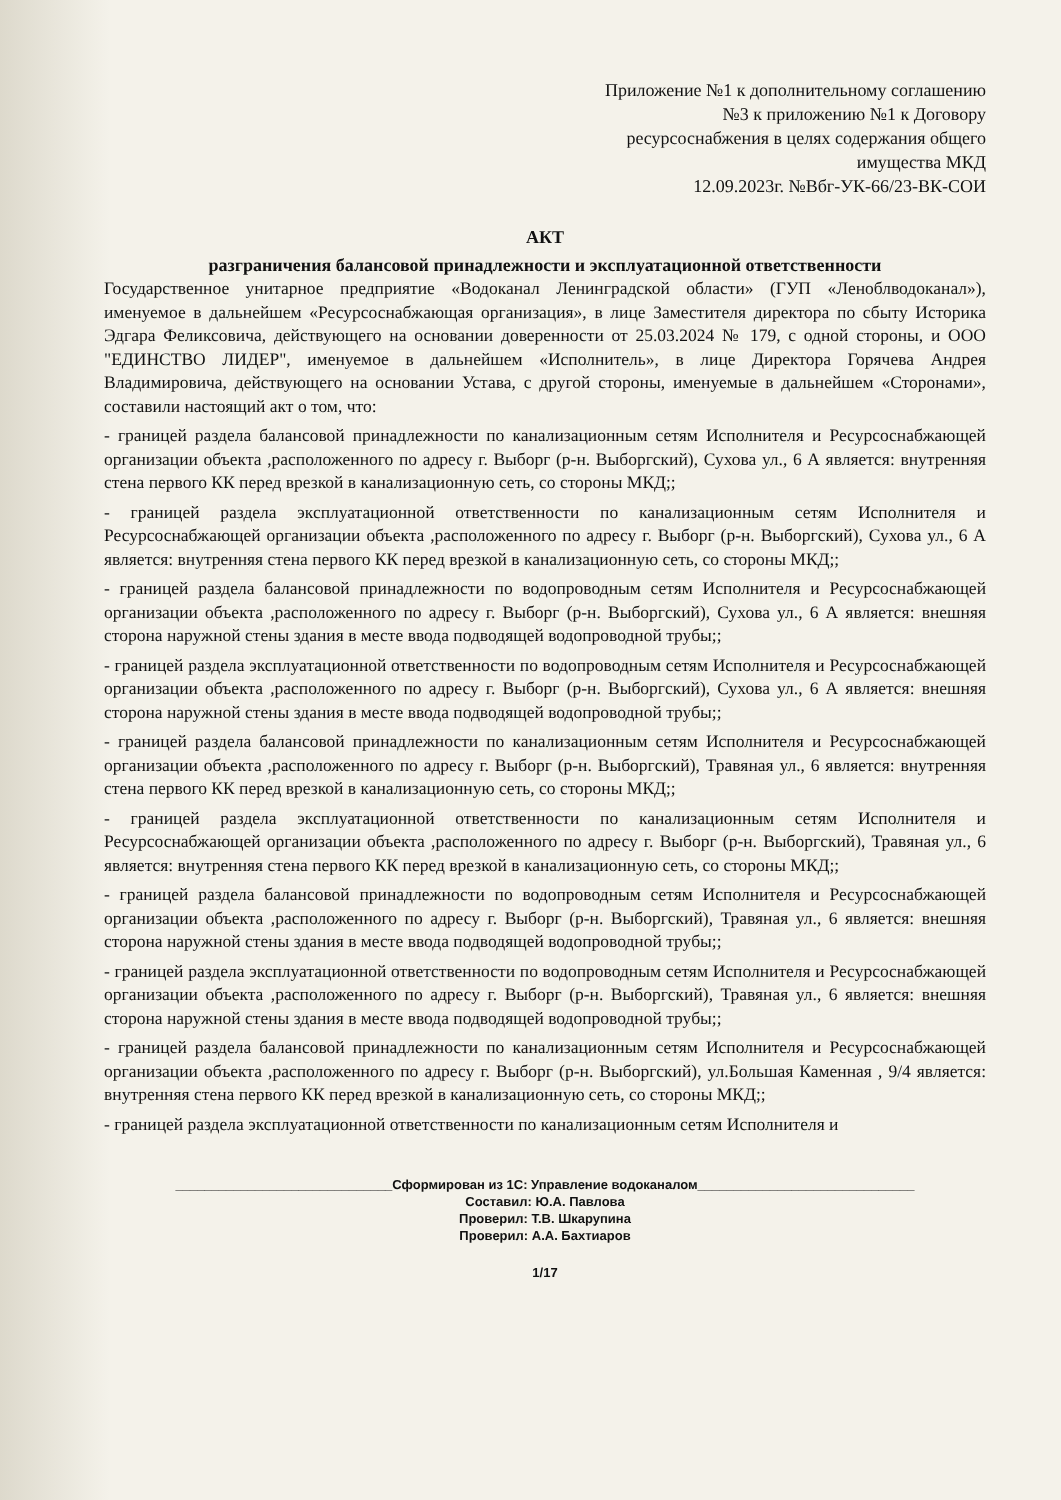Приложение №1 к дополнительному соглашению
№3 к приложению №1 к Договору
ресурсоснабжения в целях содержания общего
имущества МКД
12.09.2023г. №Вбг-УК-66/23-ВК-СОИ
АКТ
разграничения балансовой принадлежности и эксплуатационной ответственности
Государственное унитарное предприятие «Водоканал Ленинградской области» (ГУП «Леноблводоканал»), именуемое в дальнейшем «Ресурсоснабжающая организация», в лице Заместителя директора по сбыту Историка Эдгара Феликсовича, действующего на основании доверенности от 25.03.2024 № 179, с одной стороны, и ООО "ЕДИНСТВО ЛИДЕР", именуемое в дальнейшем «Исполнитель», в лице Директора Горячева Андрея Владимировича, действующего на основании Устава, с другой стороны, именуемые в дальнейшем «Сторонами», составили настоящий акт о том, что:
- границей раздела балансовой принадлежности по канализационным сетям Исполнителя и Ресурсоснабжающей организации объекта ,расположенного по адресу г. Выборг (р-н. Выборгский), Сухова ул., 6 А является: внутренняя стена первого КК перед врезкой в канализационную сеть, со стороны МКД;;
- границей раздела эксплуатационной ответственности по канализационным сетям Исполнителя и Ресурсоснабжающей организации объекта ,расположенного по адресу г. Выборг (р-н. Выборгский), Сухова ул., 6 А является: внутренняя стена первого КК перед врезкой в канализационную сеть, со стороны МКД;;
- границей раздела балансовой принадлежности по водопроводным сетям Исполнителя и Ресурсоснабжающей организации объекта ,расположенного по адресу г. Выборг (р-н. Выборгский), Сухова ул., 6 А является: внешняя сторона наружной стены здания в месте ввода подводящей водопроводной трубы;;
- границей раздела эксплуатационной ответственности по водопроводным сетям Исполнителя и Ресурсоснабжающей организации объекта ,расположенного по адресу г. Выборг (р-н. Выборгский), Сухова ул., 6 А является: внешняя сторона наружной стены здания в месте ввода подводящей водопроводной трубы;;
- границей раздела балансовой принадлежности по канализационным сетям Исполнителя и Ресурсоснабжающей организации объекта ,расположенного по адресу г. Выборг (р-н. Выборгский), Травяная ул., 6 является: внутренняя стена первого КК перед врезкой в канализационную сеть, со стороны МКД;;
- границей раздела эксплуатационной ответственности по канализационным сетям Исполнителя и Ресурсоснабжающей организации объекта ,расположенного по адресу г. Выборг (р-н. Выборгский), Травяная ул., 6 является: внутренняя стена первого КК перед врезкой в канализационную сеть, со стороны МКД;;
- границей раздела балансовой принадлежности по водопроводным сетям Исполнителя и Ресурсоснабжающей организации объекта ,расположенного по адресу г. Выборг (р-н. Выборгский), Травяная ул., 6 является: внешняя сторона наружной стены здания в месте ввода подводящей водопроводной трубы;;
- границей раздела эксплуатационной ответственности по водопроводным сетям Исполнителя и Ресурсоснабжающей организации объекта ,расположенного по адресу г. Выборг (р-н. Выборгский), Травяная ул., 6 является: внешняя сторона наружной стены здания в месте ввода подводящей водопроводной трубы;;
- границей раздела балансовой принадлежности по канализационным сетям Исполнителя и Ресурсоснабжающей организации объекта ,расположенного по адресу г. Выборг (р-н. Выборгский), ул.Большая Каменная , 9/4 является: внутренняя стена первого КК перед врезкой в канализационную сеть, со стороны МКД;;
- границей раздела эксплуатационной ответственности по канализационным сетям Исполнителя и
______________________________Сформирован из 1С: Управление водоканалом______________________________
Составил: Ю.А. Павлова
Проверил: Т.В. Шкарупина
Проверил: А.А. Бахтиаров
1/17